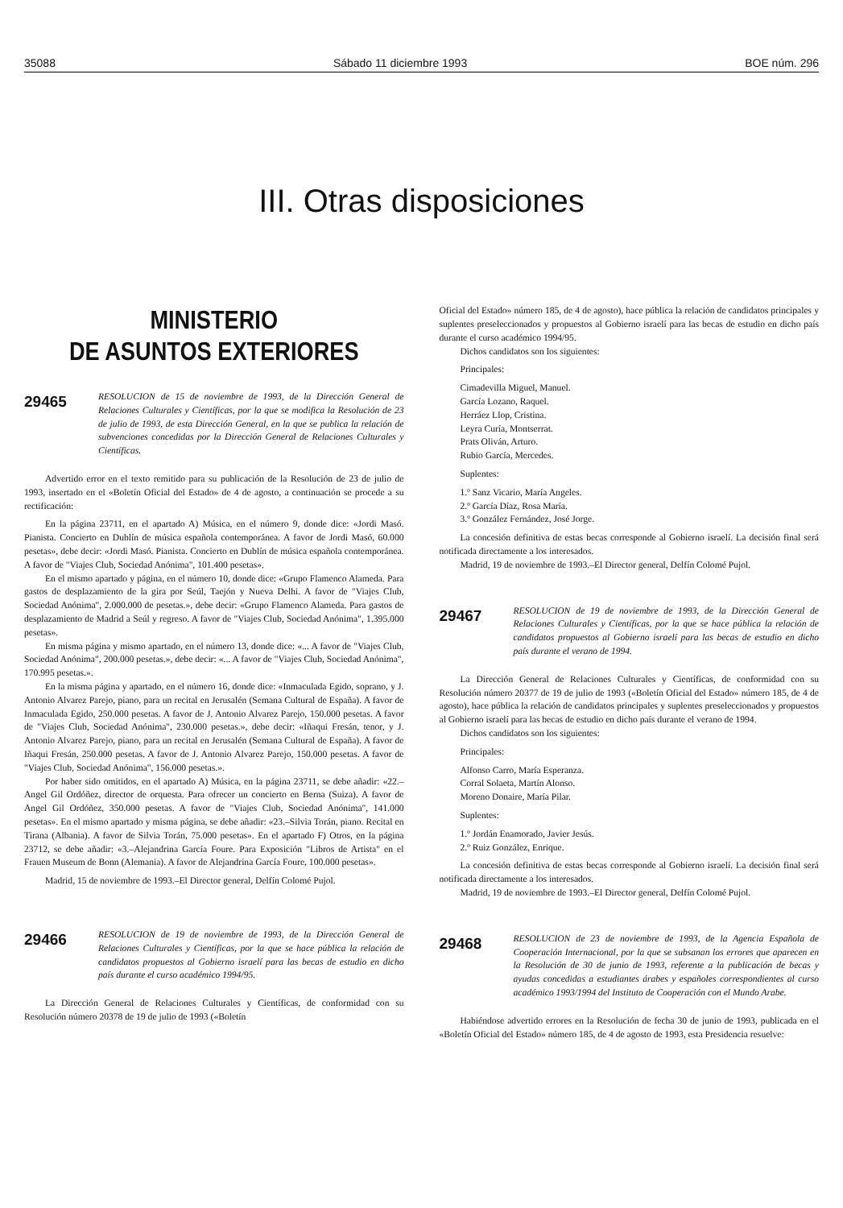35088 Sábado 11 diciembre 1993 BOE núm. 296
III. Otras disposiciones
MINISTERIO
DE ASUNTOS EXTERIORES
29465 RESOLUCION de 15 de noviembre de 1993, de la Dirección General de Relaciones Culturales y Científicas, por la que se modifica la Resolución de 23 de julio de 1993, de esta Dirección General, en la que se publica la relación de subvenciones concedidas por la Dirección General de Relaciones Culturales y Científicas.
Advertido error en el texto remitido para su publicación de la Resolución de 23 de julio de 1993, insertado en el «Boletín Oficial del Estado» de 4 de agosto, a continuación se procede a su rectificación:
En la página 23711, en el apartado A) Música, en el número 9, donde dice: «Jordi Masó. Pianista. Concierto en Dublín de música española contemporánea. A favor de Jordi Masó, 60.000 pesetas», debe decir: «Jordi Masó. Pianista. Concierto en Dublín de música española contemporánea. A favor de "Viajes Club, Sociedad Anónima", 101.400 pesetas».
En el mismo apartado y página, en el número 10, donde dice: «Grupo Flamenco Alameda. Para gastos de desplazamiento de la gira por Seúl, Taejón y Nueva Delhi. A favor de "Viajes Club, Sociedad Anónima", 2.000.000 de pesetas.», debe decir: «Grupo Flamenco Alameda. Para gastos de desplazamiento de Madrid a Seúl y regreso. A favor de "Viajes Club, Sociedad Anónima", 1.395.000 pesetas».
En misma página y mismo apartado, en el número 13, donde dice: «... A favor de "Viajes Club, Sociedad Anónima", 200.000 pesetas.», debe decir: «... A favor de "Viajes Club, Sociedad Anónima", 170.995 pesetas.».
En la misma página y apartado, en el número 16, donde dice: «Inmaculada Egido, soprano, y J. Antonio Alvarez Parejo, piano, para un recital en Jerusalén (Semana Cultural de España). A favor de Inmaculada Egido, 250.000 pesetas. A favor de J. Antonio Alvarez Parejo, 150.000 pesetas. A favor de "Viajes Club, Sociedad Anónima", 230.000 pesetas.», debe decir: «Iñaqui Fresán, tenor, y J. Antonio Alvarez Parejo, piano, para un recital en Jerusalén (Semana Cultural de España). A favor de Iñaqui Fresán, 250.000 pesetas. A favor de J. Antonio Alvarez Parejo, 150.000 pesetas. A favor de "Viajes Club, Sociedad Anónima", 156.000 pesetas.».
Por haber sido omitidos, en el apartado A) Música, en la página 23711, se debe añadir: «22.–Angel Gil Ordóñez, director de orquesta. Para ofrecer un concierto en Berna (Suiza). A favor de Angel Gil Ordóñez, 350.000 pesetas. A favor de "Viajes Club, Sociedad Anónima", 141.000 pesetas». En el mismo apartado y misma página, se debe añadir: «23.–Silvia Torán, piano. Recital en Tirana (Albania). A favor de Silvia Torán, 75.000 pesetas». En el apartado F) Otros, en la página 23712, se debe añadir: «3.–Alejandrina García Foure. Para Exposición "Libros de Artista" en el Frauen Museum de Bonn (Alemania). A favor de Alejandrina García Foure, 100.000 pesetas».
Madrid, 15 de noviembre de 1993.–El Director general, Delfín Colomé Pujol.
29466 RESOLUCION de 19 de noviembre de 1993, de la Dirección General de Relaciones Culturales y Científicas, por la que se hace pública la relación de candidatos propuestos al Gobierno israelí para las becas de estudio en dicho país durante el curso académico 1994/95.
La Dirección General de Relaciones Culturales y Científicas, de conformidad con su Resolución número 20378 de 19 de julio de 1993 («Boletín
Oficial del Estado» número 185, de 4 de agosto), hace pública la relación de candidatos principales y suplentes preseleccionados y propuestos al Gobierno israelí para las becas de estudio en dicho país durante el curso académico 1994/95.
Dichos candidatos son los siguientes:
Principales:
Cimadevilla Miguel, Manuel.
García Lozano, Raquel.
Herráez Llop, Cristina.
Leyra Curía, Montserrat.
Prats Oliván, Arturo.
Rubio García, Mercedes.
Suplentes:
1.º Sanz Vicario, María Angeles.
2.º García Díaz, Rosa María.
3.º González Fernández, José Jorge.
La concesión definitiva de estas becas corresponde al Gobierno israelí. La decisión final será notificada directamente a los interesados.
Madrid, 19 de noviembre de 1993.–El Director general, Delfín Colomé Pujol.
29467 RESOLUCION de 19 de noviembre de 1993, de la Dirección General de Relaciones Culturales y Científicas, por la que se hace pública la relación de candidatos propuestos al Gobierno israelí para las becas de estudio en dicho país durante el verano de 1994.
La Dirección General de Relaciones Culturales y Científicas, de conformidad con su Resolución número 20377 de 19 de julio de 1993 («Boletín Oficial del Estado» número 185, de 4 de agosto), hace pública la relación de candidatos principales y suplentes preseleccionados y propuestos al Gobierno israelí para las becas de estudio en dicho país durante el verano de 1994.
Dichos candidatos son los siguientes:
Principales:
Alfonso Carro, María Esperanza.
Corral Solaeta, Martín Alonso.
Moreno Donaire, María Pilar.
Suplentes:
1.º Jordán Enamorado, Javier Jesús.
2.º Ruiz González, Enrique.
La concesión definitiva de estas becas corresponde al Gobierno israelí. La decisión final será notificada directamente a los interesados.
Madrid, 19 de noviembre de 1993.–El Director general, Delfín Colomé Pujol.
29468 RESOLUCION de 23 de noviembre de 1993, de la Agencia Española de Cooperación Internacional, por la que se subsanan los errores que aparecen en la Resolución de 30 de junio de 1993, referente a la publicación de becas y ayudas concedidas a estudiantes árabes y españoles correspondientes al curso académico 1993/1994 del Instituto de Cooperación con el Mundo Arabe.
Habiéndose advertido errores en la Resolución de fecha 30 de junio de 1993, publicada en el «Boletín Oficial del Estado» número 185, de 4 de agosto de 1993, esta Presidencia resuelve: